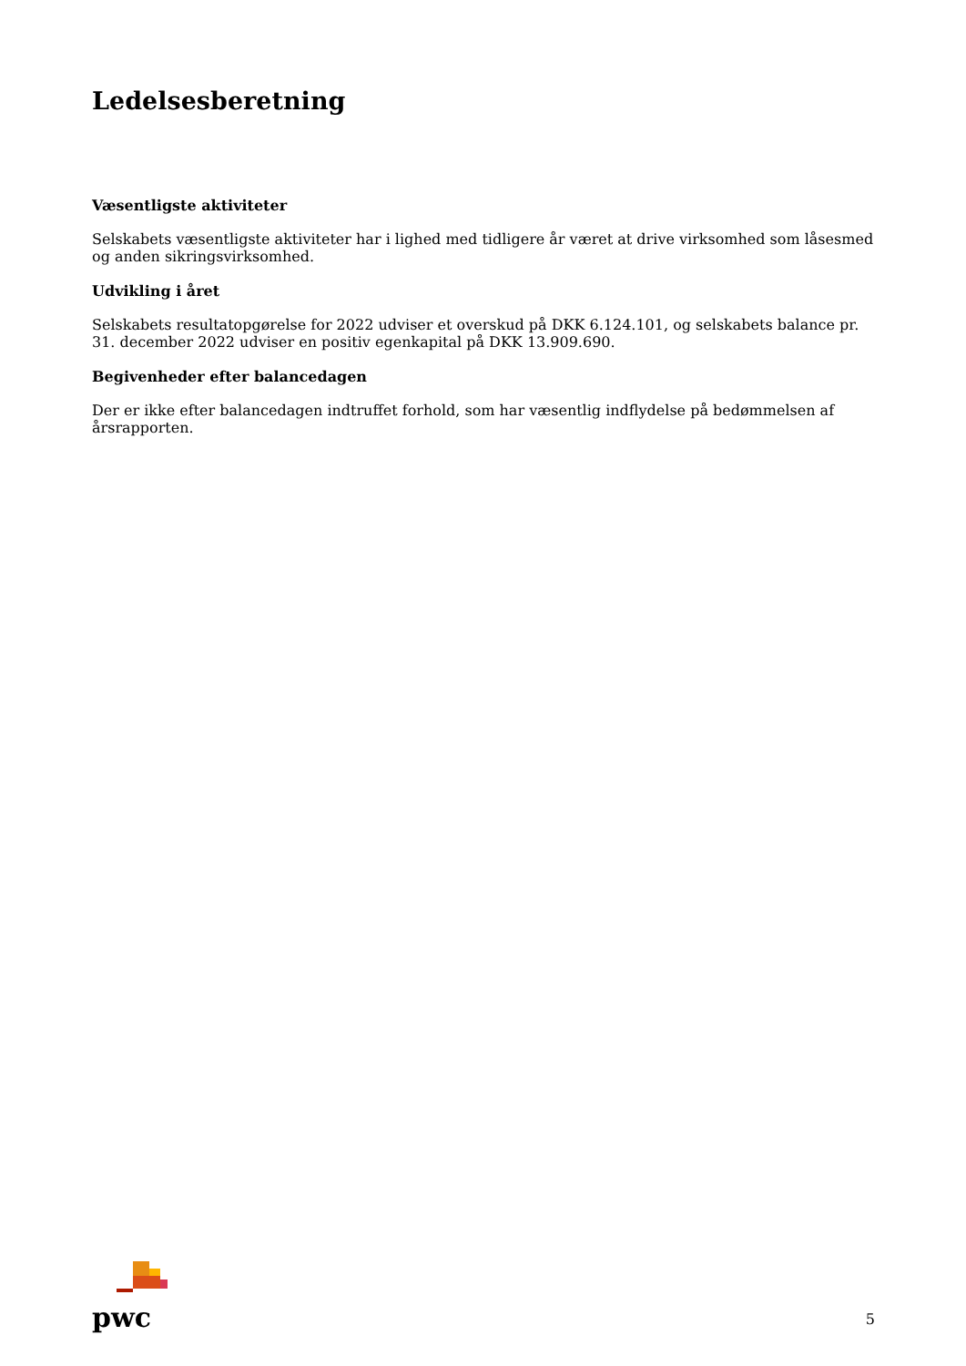Ledelsesberetning
Væsentligste aktiviteter
Selskabets væsentligste aktiviteter har i lighed med tidligere år været at drive virksomhed som låsesmed og anden sikringsvirksomhed.
Udvikling i året
Selskabets resultatopgørelse for 2022 udviser et overskud på DKK 6.124.101, og selskabets balance pr. 31. december 2022 udviser en positiv egenkapital på DKK 13.909.690.
Begivenheder efter balancedagen
Der er ikke efter balancedagen indtruffet forhold, som har væsentlig indflydelse på bedømmelsen af årsrapporten.
pwc
5